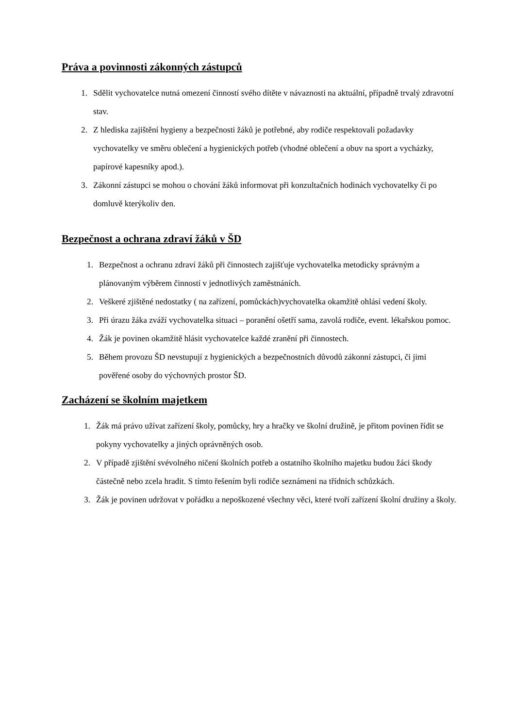Práva a povinnosti zákonných zástupců
1. Sdělit vychovatelce nutná omezení činností svého dítěte v návaznosti na aktuální, případně trvalý zdravotní stav.
2. Z hlediska zajištění hygieny a bezpečnosti žáků je potřebné, aby rodiče respektovali požadavky vychovatelky ve směru oblečení a hygienických potřeb (vhodné oblečení a obuv na sport a vycházky, papírové kapesníky apod.).
3. Zákonní zástupci se mohou o chování žáků informovat při konzultačních hodinách vychovatelky či po domluvě kterýkoliv den.
Bezpečnost a ochrana zdraví žáků v ŠD
1. Bezpečnost a ochranu zdraví žáků při činnostech zajišťuje vychovatelka metodicky správným a plánovaným výběrem činností v jednotlivých zaměstnáních.
2. Veškeré zjištěné nedostatky ( na zařízení, pomůckách)vychovatelka okamžitě ohlásí vedení školy.
3. Při úrazu žáka zváží vychovatelka situaci – poranění ošetří sama, zavolá rodiče, event. lékařskou pomoc.
4. Žák je povinen okamžitě hlásit vychovatelce každé zranění při činnostech.
5. Během provozu ŠD nevstupují z hygienických a bezpečnostních důvodů zákonní zástupci, či jimi pověřené osoby do výchovných prostor ŠD.
Zacházení se školním majetkem
1. Žák má právo užívat zařízení školy, pomůcky, hry a hračky ve školní družině, je přitom povinen řídit se pokyny vychovatelky a jiných oprávněných osob.
2. V případě zjištění svévolného ničení školních potřeb a ostatního školního majetku budou žáci škody částečně nebo zcela hradit. S tímto řešením byli rodiče seznámeni na třídních schůzkách.
3. Žák je povinen udržovat v pořádku a nepoškozené všechny věci, které tvoří zařízení školní družiny a školy.